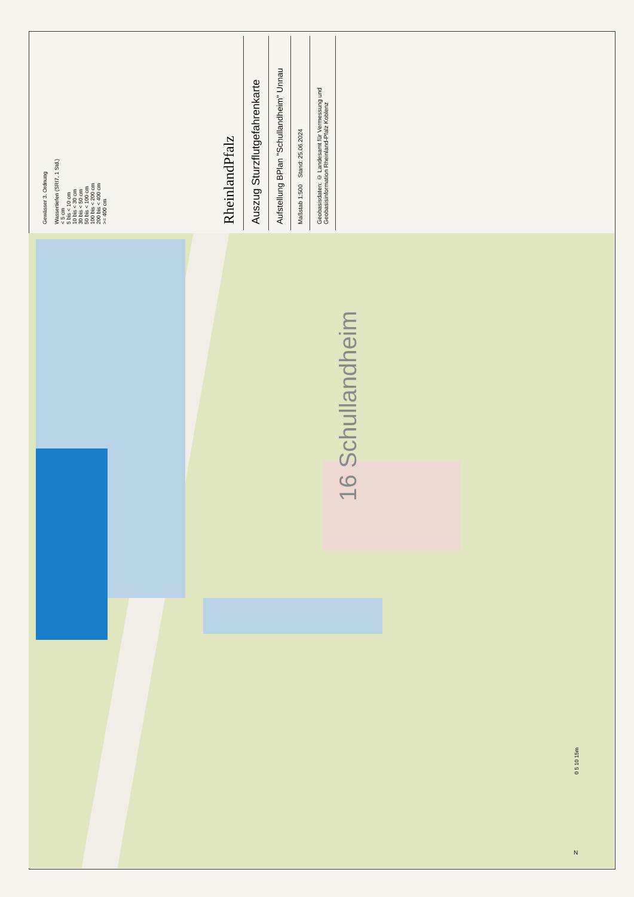Gewässer 3. Ordnung
Wassertiefen (SRI7, 1 Std.)
< 5 cm
5 bis < 10 cm
10 bis < 30 cm
30 bis < 50 cm
50 bis < 100 cm
100 bis < 200 cm
200 bis < 400 cm
>= 400 cm
RheinlandPfalz
Auszug Sturzflutgefahrenkarte
Aufstellung BPlan "Schullandheim" Unnau
Maßstab 1:500 Stand: 25.06.2024
Geobasisdaten: © Landesamt für Vermessung und Geobasisinformation Rheinland-Pfalz Koblenz
16 Schullandheim
0 5 10 15m
N